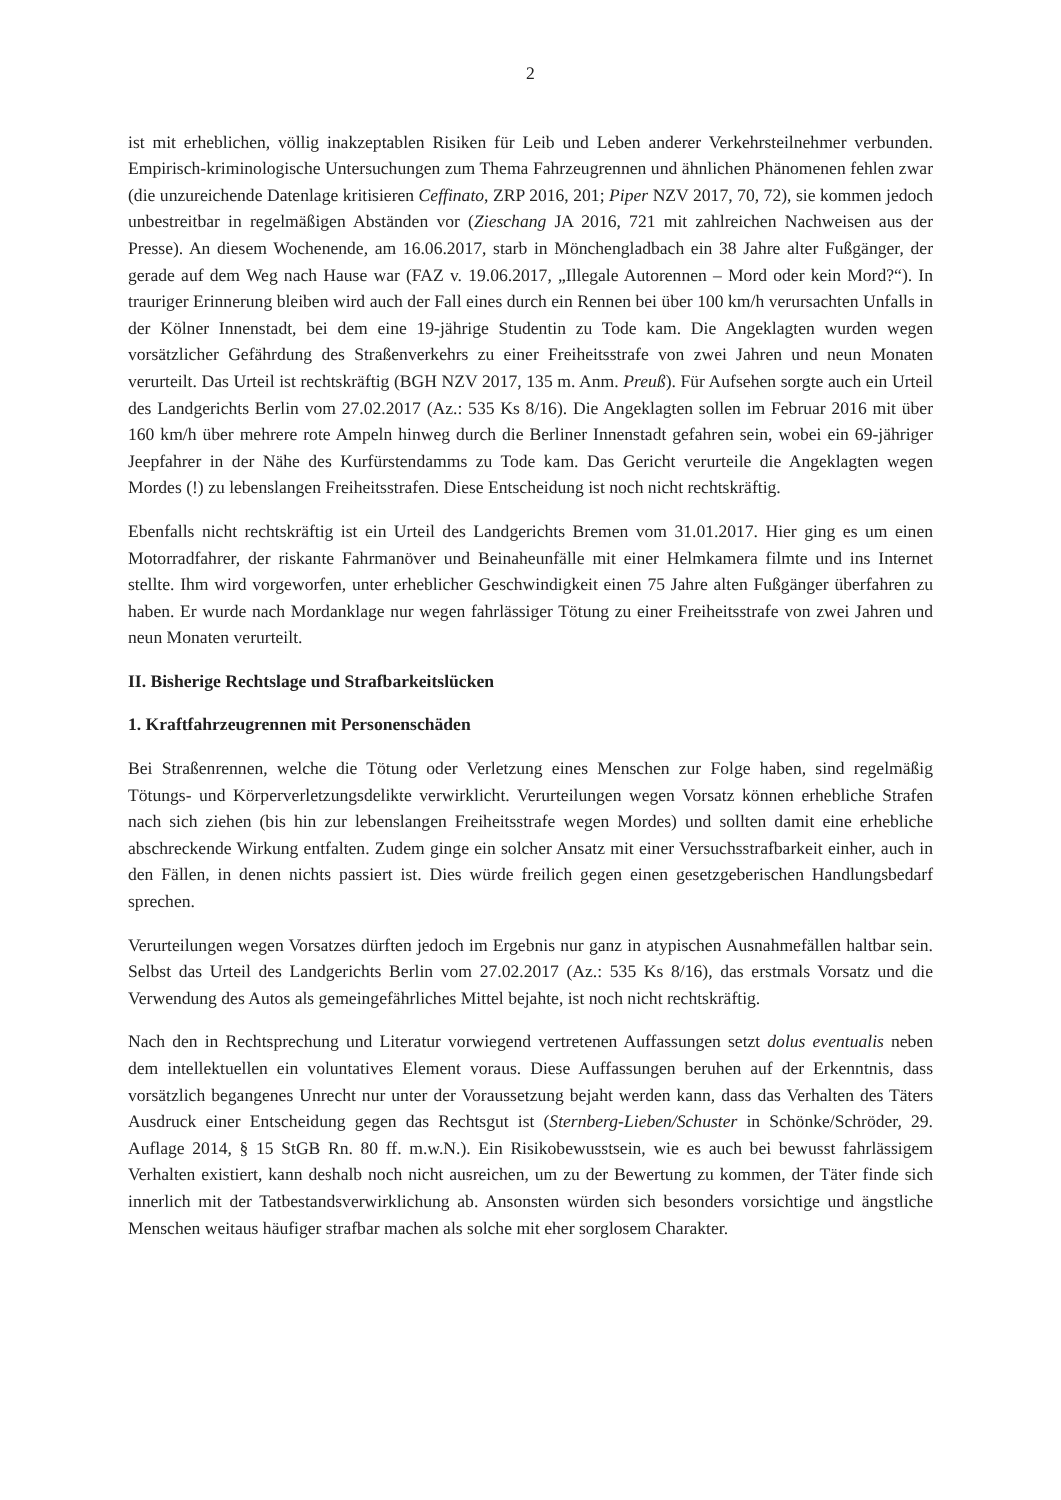2
ist mit erheblichen, völlig inakzeptablen Risiken für Leib und Leben anderer Verkehrsteilnehmer verbunden. Empirisch-kriminologische Untersuchungen zum Thema Fahrzeugrennen und ähnlichen Phänomenen fehlen zwar (die unzureichende Datenlage kritisieren Ceffinato, ZRP 2016, 201; Piper NZV 2017, 70, 72), sie kommen jedoch unbestreitbar in regelmäßigen Abständen vor (Zieschang JA 2016, 721 mit zahlreichen Nachweisen aus der Presse). An diesem Wochenende, am 16.06.2017, starb in Mönchengladbach ein 38 Jahre alter Fußgänger, der gerade auf dem Weg nach Hause war (FAZ v. 19.06.2017, „Illegale Autorennen – Mord oder kein Mord?“). In trauriger Erinnerung bleiben wird auch der Fall eines durch ein Rennen bei über 100 km/h verursachten Unfalls in der Kölner Innenstadt, bei dem eine 19-jährige Studentin zu Tode kam. Die Angeklagten wurden wegen vorsätzlicher Gefährdung des Straßenverkehrs zu einer Freiheitsstrafe von zwei Jahren und neun Monaten verurteilt. Das Urteil ist rechtskräftig (BGH NZV 2017, 135 m. Anm. Preuß). Für Aufsehen sorgte auch ein Urteil des Landgerichts Berlin vom 27.02.2017 (Az.: 535 Ks 8/16). Die Angeklagten sollen im Februar 2016 mit über 160 km/h über mehrere rote Ampeln hinweg durch die Berliner Innenstadt gefahren sein, wobei ein 69-jähriger Jeepfahrer in der Nähe des Kurfürstendamms zu Tode kam. Das Gericht verurteile die Angeklagten wegen Mordes (!) zu lebenslangen Freiheitsstrafen. Diese Entscheidung ist noch nicht rechtskräftig.
Ebenfalls nicht rechtskräftig ist ein Urteil des Landgerichts Bremen vom 31.01.2017. Hier ging es um einen Motorradfahrer, der riskante Fahrmanöver und Beinaheunfälle mit einer Helmkamera filmte und ins Internet stellte. Ihm wird vorgeworfen, unter erheblicher Geschwindigkeit einen 75 Jahre alten Fußgänger überfahren zu haben. Er wurde nach Mordanklage nur wegen fahrlässiger Tötung zu einer Freiheitsstrafe von zwei Jahren und neun Monaten verurteilt.
II. Bisherige Rechtslage und Strafbarkeitslücken
1. Kraftfahrzeugrennen mit Personenschäden
Bei Straßenrennen, welche die Tötung oder Verletzung eines Menschen zur Folge haben, sind regelmäßig Tötungs- und Körperverletzungsdelikte verwirklicht. Verurteilungen wegen Vorsatz können erhebliche Strafen nach sich ziehen (bis hin zur lebenslangen Freiheitsstrafe wegen Mordes) und sollten damit eine erhebliche abschreckende Wirkung entfalten. Zudem ginge ein solcher Ansatz mit einer Versuchsstrafbarkeit einher, auch in den Fällen, in denen nichts passiert ist. Dies würde freilich gegen einen gesetzgeberischen Handlungsbedarf sprechen.
Verurteilungen wegen Vorsatzes dürften jedoch im Ergebnis nur ganz in atypischen Ausnahmefällen haltbar sein. Selbst das Urteil des Landgerichts Berlin vom 27.02.2017 (Az.: 535 Ks 8/16), das erstmals Vorsatz und die Verwendung des Autos als gemeingefährliches Mittel bejahte, ist noch nicht rechtskräftig.
Nach den in Rechtsprechung und Literatur vorwiegend vertretenen Auffassungen setzt dolus eventualis neben dem intellektuellen ein voluntatives Element voraus. Diese Auffassungen beruhen auf der Erkenntnis, dass vorsätzlich begangenes Unrecht nur unter der Voraussetzung bejaht werden kann, dass das Verhalten des Täters Ausdruck einer Entscheidung gegen das Rechtsgut ist (Sternberg-Lieben/Schuster in Schönke/Schröder, 29. Auflage 2014, § 15 StGB Rn. 80 ff. m.w.N.). Ein Risikobewusstsein, wie es auch bei bewusst fahrlässigem Verhalten existiert, kann deshalb noch nicht ausreichen, um zu der Bewertung zu kommen, der Täter finde sich innerlich mit der Tatbestandsverwirklichung ab. Ansonsten würden sich besonders vorsichtige und ängstliche Menschen weitaus häufiger strafbar machen als solche mit eher sorglosem Charakter.